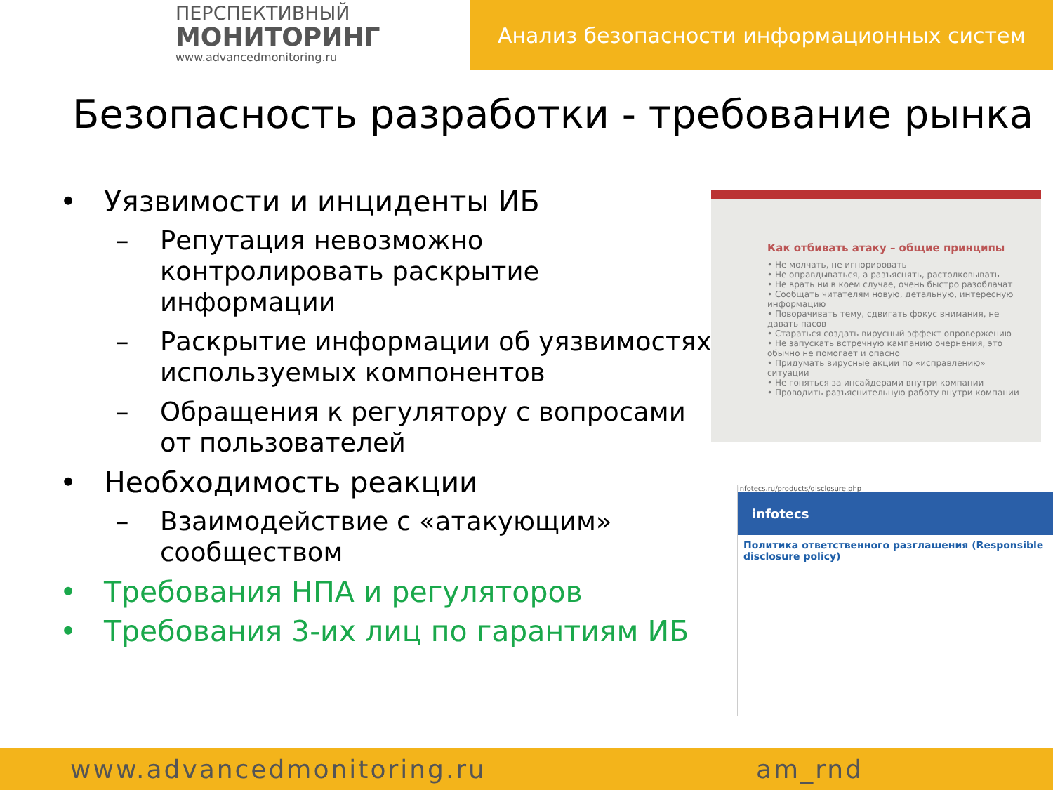ПЕРСПЕКТИВНЫЙ
МОНИТОРИНГ
www.advancedmonitoring.ru
Анализ безопасности информационных систем
Безопасность разработки - требование рынка
• Уязвимости и инциденты ИБ
– Репутация невозможно контролировать раскрытие информации
– Раскрытие информации об уязвимостях используемых компонентов
– Обращения к регулятору с вопросами от пользователей
• Необходимость реакции
– Взаимодействие с «атакующим» сообществом
• Требования НПА и регуляторов
• Требования 3-их лиц по гарантиям ИБ
Как отбивать атаку – общие принципы
• Не молчать, не игнорировать
• Не оправдываться, а разъяснять, растолковывать
• Не врать ни в коем случае, очень быстро разоблачат
• Сообщать читателям новую, детальную, интересную информацию
• Поворачивать тему, сдвигать фокус внимания, не давать пасов
• Стараться создать вирусный эффект опровержению
• Не запускать встречную кампанию очернения, это обычно не помогает и опасно
• Придумать вирусные акции по «исправлению» ситуации
• Не гоняться за инсайдерами внутри компании
• Проводить разъяснительную работу внутри компании
infotecs.ru/products/disclosure.php
infotecs
Политика ответственного разглашения (Responsible disclosure policy)
www.advancedmonitoring.ru am_rnd